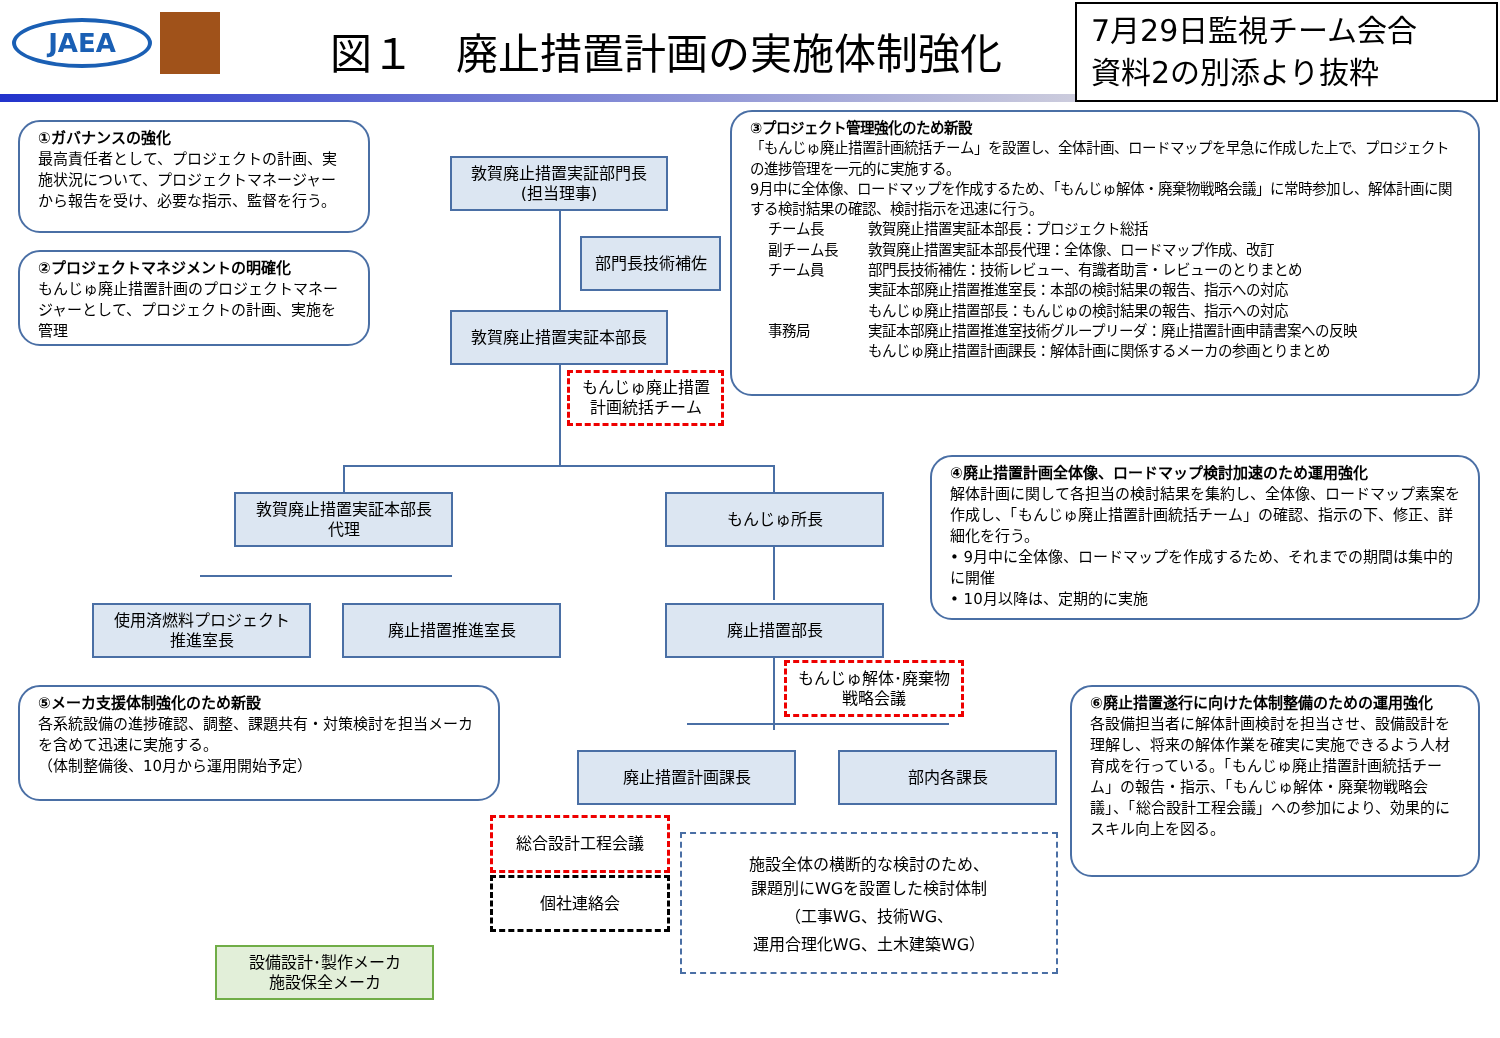JAEA 図１　廃止措置計画の実施体制強化
7月29日監視チーム会合
資料2の別添より抜粋
①ガバナンスの強化
最高責任者として、プロジェクトの計画、実施状況について、プロジェクトマネージャーから報告を受け、必要な指示、監督を行う。
②プロジェクトマネジメントの明確化
もんじゅ廃止措置計画のプロジェクトマネージャーとして、プロジェクトの計画、実施を管理
敦賀廃止措置実証部門長
(担当理事)
部門長技術補佐
敦賀廃止措置実証本部長
もんじゅ廃止措置
計画統括チーム
③プロジェクト管理強化のため新設
「もんじゅ廃止措置計画統括チーム」を設置し、全体計画、ロードマップを早急に作成した上で、プロジェクトの進捗管理を一元的に実施する。
9月中に全体像、ロードマップを作成するため、「もんじゅ解体・廃棄物戦略会議」に常時参加し、解体計画に関する検討結果の確認、検討指示を迅速に行う。
チーム長 敦賀廃止措置実証本部長：プロジェクト総括 副チーム長 敦賀廃止措置実証本部長代理：全体像、ロードマップ作成、改訂 チーム員 部門長技術補佐：技術レビュー、有識者助言・レビューのとりまとめ
実証本部廃止措置推進室長：本部の検討結果の報告、指示への対応
もんじゅ廃止措置部長：もんじゅの検討結果の報告、指示への対応 事務局 実証本部廃止措置推進室技術グループリーダ：廃止措置計画申請書案への反映
もんじゅ廃止措置計画課長：解体計画に関係するメーカの参画とりまとめ
敦賀廃止措置実証本部長
代理
もんじゅ所長
④廃止措置計画全体像、ロードマップ検討加速のため運用強化
解体計画に関して各担当の検討結果を集約し、全体像、ロードマップ素案を作成し、「もんじゅ廃止措置計画統括チーム」の確認、指示の下、修正、詳細化を行う。
• 9月中に全体像、ロードマップを作成するため、それまでの期間は集中的に開催
• 10月以降は、定期的に実施
使用済燃料プロジェクト
推進室長
廃止措置推進室長 廃止措置部長
もんじゅ解体･廃棄物
戦略会議
⑤メーカ支援体制強化のため新設
各系統設備の進捗確認、調整、課題共有・対策検討を担当メーカを含めて迅速に実施する。
（体制整備後、10月から運用開始予定）
⑥廃止措置遂行に向けた体制整備のための運用強化
各設備担当者に解体計画検討を担当させ、設備設計を理解し、将来の解体作業を確実に実施できるよう人材育成を行っている。「もんじゅ廃止措置計画統括チーム」の報告・指示、「もんじゅ解体・廃棄物戦略会議」、「総合設計工程会議」への参加により、効果的にスキル向上を図る。
廃止措置計画課長 部内各課長
総合設計工程会議
個社連絡会
施設全体の横断的な検討のため、
課題別にWGを設置した検討体制
（工事WG、技術WG、
運用合理化WG、土木建築WG）
設備設計･製作メーカ
施設保全メーカ